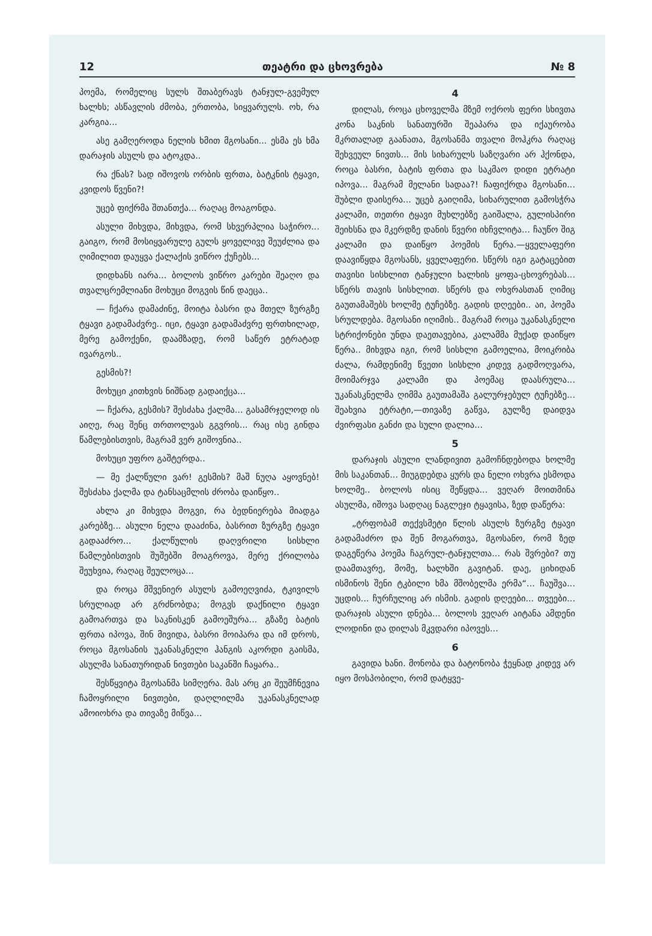12 თეატრი და ცხოვრება № 8
პოემა, რომელიც სულს შთაბერავს ტანჯულ-გვემულ ხალხს; ასწავლის ძმობა, ერთობა, სიყვარულს. ოხ, რა კარგია...
ასე გამღეროდა ნელის ხმით მგოსანი... ესმა ეს ხმა დარაჯის ასულს და ატოკდა..
რა ქნას? სად იშოვოს ორბის ფრთა, ბატკნის ტყავი, კვიდოს წვენი?!
უცებ ფიქრმა შთანთქა... რაღაც მოაგონდა.
ასული მიხვდა, მიხვდა, რომ სხვერპლია საჭირო... გაიგო, რომ მოსიყვარულე გულს ყოველივე შეუძლია და ღიმილით დაუყვა ქალაქის ვიწრო ქუჩებს...
დიდხანს იარა... ბოლოს ვიწრო კარები შეაღო და თვალცრემლიანი მოხუცი მოგვის წინ დაეცა..
— ჩქარა დამაძინე, მოიტა ბასრი და მთელ ზურგზე ტყავი გადამაძვრე.. იცი, ტყავი გადამაძვრე ფრთხილად, მერე გამოქენი, დაამზადე, რომ საწერ ეტრატად ივარგოს..
გესმის?!
მოხუცი კითხვის ნიშნად გადაიქცა...
— ჩქარა, გესმის? შესძახა ქალმა... გასამრჯელოდ ის აიღე, რაც შენც თრთოლვას გგვრის... რაც ისე გინდა წამლებისთვის, მაგრამ ვერ გიშოვნია..
მოხუცი უფრო გაშტერდა..
— მე ქალწული ვარ! გესმის? მაშ ნუღა აყოვნებ! შესძახა ქალმა და ტანსაცმლის ძრობა დაიწყო..
ახლა კი მიხვდა მოგვი, რა ბედნიერება მიადგა კარებზე... ასული ნელა დააძინა, ბასრით ზურგზე ტყავი გადააძრო... ქალწულის დაღვრილი სისხლი წამლებისთვის შუშებში მოაგროვა, მერე ქრილობა შეუხვია, რაღაც შეულოცა...
და როცა მშვენიერ ასულს გამოეღვიძა, ტკივილს სრულიად არ გრძნობდა; მოგვს დაქნილი ტყავი გამოართვა და საკნისკენ გამოეშურა... გზაზე ბატის ფრთა იპოვა, შინ მივიდა, ბასრი მოიპარა და იმ დროს, როცა მგოსანის უკანასკნელი ჰანგის აკორდი გაისმა, ასულმა სანათურიდან ნივთები საკანში ჩაყარა..
შესწყვიტა მგოსანმა სიმღერა. მას არც კი შეუმჩნევია ჩამოყრილი ნივთები, დაღლილმა უკანასკნელად ამოიოხრა და თივაზე მიწვა...
4
დილას, როცა ცხოველმა მზემ ოქროს ფერი სხივთა კონა საკნის სანათურში შეაპარა და იქაურობა მკრთალად გაანათა, მგოსანმა თვალი მოჰკრა რაღაც შეხვეულ ნივთს... მის სიხარულს საზღვარი არ ჰქონდა, როცა ბასრი, ბატის ფრთა და საკმაო დიდი ეტრატი იპოვა... მაგრამ მელანი სადაა?! ჩაფიქრდა მგოსანი... შუბლი დაისერა... უცებ გაიღიმა, სიხარულით გამოსჭრა კალამი, თეთრი ტყავი მუხლებზე გაიშალა, გულისპირი შეიხსნა და მკერდზე დანის წვერი იხჩვლიტა... ჩაუწო შიგ კალამი და დაიწყო პოემის წერა.—ყველაფერი დაავიწყდა მგოსანს, ყველაფერი. სწერს იგი გატაცებით თავისი სისხლით ტანჯული ხალხის ყოფა-ცხოვრებას... სწერს თავის სისხლით. სწერს და ოხვრასთან ღიმიც გაუთამაშებს ხოლმე ტუჩებზე. გადის დღეები.. აი, პოემა სრულდება. მგოსანი იღიმის.. მაგრამ როცა უკანასკნელი სტრიქონები უნდა დაეთავებია, კალამმა მუქად დაიწყო წერა.. მიხვდა იგი, რომ სისხლი გამოელია, მოიკრიბა ძალა, რამდენიმე წვეთი სისხლი კიდევ გადმოღვარა, მოიმარჯვა კალამი და პოემაც დაასრულა... უკანასკნელმა ღიმმა გაუთამაშა გალურჯებულ ტუჩებზე... შეახვია ეტრატი,—თივაზე გაწვა, გულზე დაიდვა ძვირფასი განძი და სული დალია...
5
დარაჯის ასული ლანდივით გამოჩნდებოდა ხოლმე მის საკანთან... მიუგდებდა ყურს და ნელი ოხვრა ესმოდა ხოლმე.. ბოლოს ისიც შეწყდა... ვეღარ მოითმინა ასულმა, იშოვა სადღაც ნაგლეჯი ტყავისა, ზედ დაწერა:
„ტრფობამ თექვსმეტი წლის ასულს ზურგზე ტყავი გადამაძრო და შენ მოგართვა, მგოსანო, რომ ზედ დაგეწერა პოემა ჩაგრულ-ტანჯულთა... რას შვრები? თუ დაამთავრე, მომე, ხალხში გავიტან. დაე, ციხიდან ისმინოს შენი ტკბილი ხმა მშობელმა ერმა“... ჩაუშვა... უცდის... ჩურჩულიც არ ისმის. გადის დღეები... თვეები... დარაჯის ასული დნება... ბოლოს ვეღარ აიტანა ამდენი ლოდინი და დილას მკვდარი იპოვეს...
6
გავიდა ხანი. მონობა და ბატონობა ჭეყნად კიდევ არ იყო მოსპობილი, რომ დატყვე-